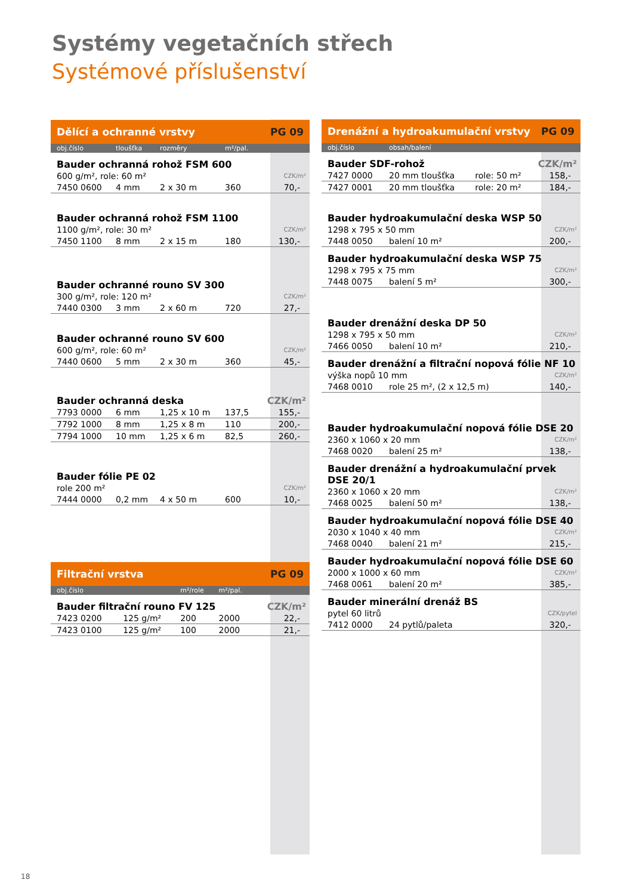Systémy vegetačních střech
Systémové příslušenství
| Dělící a ochranné vrstvy | | | | PG 09 |
| obj.číslo | tloušťka | rozměry | m²/pal. | |
| Bauder ochranná rohož FSM 600 | | | | |
| 600 g/m², role: 60 m² | | | | CZK/m² |
| 7450 0600 | 4 mm | 2 x 30 m | 360 | 70,- |
| Bauder ochranná rohož FSM 1100 | | | | |
| 1100 g/m², role: 30 m² | | | | CZK/m² |
| 7450 1100 | 8 mm | 2 x 15 m | 180 | 130,- |
| Bauder ochranné rouno SV 300 | | | | |
| 300 g/m², role: 120 m² | | | | CZK/m² |
| 7440 0300 | 3 mm | 2 x 60 m | 720 | 27,- |
| Bauder ochranné rouno SV 600 | | | | |
| 600 g/m², role: 60 m² | | | | CZK/m² |
| 7440 0600 | 5 mm | 2 x 30 m | 360 | 45,- |
| Bauder ochranná deska | | | | CZK/m² |
| 7793 0000 | 6 mm | 1,25 x 10 m | 137,5 | 155,- |
| 7792 1000 | 8 mm | 1,25 x 8 m | 110 | 200,- |
| 7794 1000 | 10 mm | 1,25 x 6 m | 82,5 | 260,- |
| Bauder fólie PE 02 | | | | |
| role 200 m² | | | | CZK/m² |
| 7444 0000 | 0,2 mm | 4 x 50 m | 600 | 10,- |
| Filtrační vrstva | | | PG 09 | |
| obj.číslo | | m²/role | m²/pal. | |
| Bauder filtrační rouno FV 125 | | | | CZK/m² |
| 7423 0200 | 125 g/m² | 200 | 2000 | 22,- |
| 7423 0100 | 125 g/m² | 100 | 2000 | 21,- |
| Drenážní a hydroakumulační vrstvy | | | PG 09 |
| obj.číslo | obsah/balení | | |
| Bauder SDF-rohož | | | CZK/m² |
| 7427 0000 | 20 mm tloušťka | role: 50 m² | 158,- |
| 7427 0001 | 20 mm tloušťka | role: 20 m² | 184,- |
| Bauder hydroakumulační deska WSP 50 | | | |
| 1298 x 795 x 50 mm | | | CZK/m² |
| 7448 0050 | balení 10 m² | | 200,- |
| Bauder hydroakumulační deska WSP 75 | | | |
| 1298 x 795 x 75 mm | | | CZK/m² |
| 7448 0075 | balení 5 m² | | 300,- |
| Bauder drenážní deska DP 50 | | | |
| 1298 x 795 x 50 mm | | | CZK/m² |
| 7466 0050 | balení 10 m² | | 210,- |
| Bauder drenážní a filtrační nopová fólie NF 10 | | | |
| výška nopů 10 mm | | | CZK/m² |
| 7468 0010 | role 25 m², (2 x 12,5 m) | | 140,- |
| Bauder hydroakumulační nopová fólie DSE 20 | | | |
| 2360 x 1060 x 20 mm | | | CZK/m² |
| 7468 0020 | balení 25 m² | | 138,- |
| Bauder drenážní a hydroakumulační prvek DSE 20/1 | | | |
| 2360 x 1060 x 20 mm | | | CZK/m² |
| 7468 0025 | balení 50 m² | | 138,- |
| Bauder hydroakumulační nopová fólie DSE 40 | | | |
| 2030 x 1040 x 40 mm | | | CZK/m² |
| 7468 0040 | balení 21 m² | | 215,- |
| Bauder hydroakumulační nopová fólie DSE 60 | | | |
| 2000 x 1000 x 60 mm | | | CZK/m² |
| 7468 0061 | balení 20 m² | | 385,- |
| Bauder minerální drenáž BS | | | |
| pytel 60 litrů | | | CZK/pytel |
| 7412 0000 | 24 pytlů/paleta | | 320,- |
18